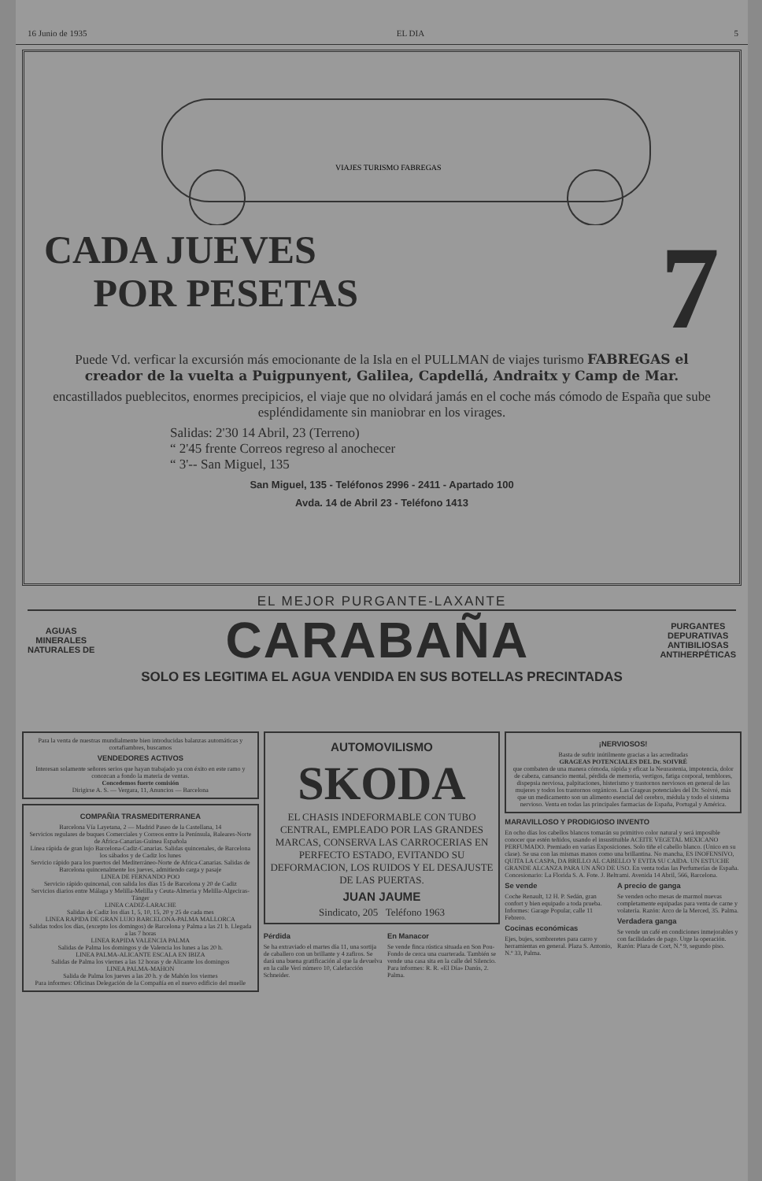16 Junio de 1935 EL DIA 5
VIAJES TURISMO FABREGAS
CADA JUEVES
POR PESETAS
7
Puede Vd. verficar la excursión más emocionante de la Isla en el PULLMAN de viajes turismo FABREGAS el creador de la vuelta a Puigpunyent, Galilea, Capdellá, Andraitx y Camp de Mar.
encastillados pueblecitos, enormes precipicios, el viaje que no olvidará jamás en el coche más cómodo de España que sube espléndidamente sin maniobrar en los virages.
Salidas: 2'30 14 Abril, 23 (Terreno)
“ 2'45 frente Correos regreso al anochecer
“ 3'-- San Miguel, 135
San Miguel, 135 - Teléfonos 2996 - 2411 - Apartado 100
Avda. 14 de Abril 23 - Teléfono 1413
EL MEJOR PURGANTE-LAXANTE
AGUAS
MINERALES
NATURALES DE
CARABAÑA
PURGANTES
DEPURATIVAS
ANTIBILIOSAS
ANTIHERPÉTICAS
SOLO ES LEGITIMA EL AGUA VENDIDA EN SUS BOTELLAS PRECINTADAS
Para la venta de nuestras mundialmente bien introducidas balanzas automáticas y cortafiambres, buscamos
VENDEDORES ACTIVOS
Interesan solamente señores serios que hayan trabajado ya con éxito en este ramo y conozcan a fondo la materia de ventas.
Concedemos fuerte comisión
Dirigirse A. S. — Vergara, 11, Anuncios — Barcelona
COMPAÑIA TRASMEDITERRANEA
Barcelona Vía Layetana, 2 — Madrid Paseo de la Castellana, 14
Servicios regulares de buques Comerciales y Correos entre la Península, Baleares-Norte de Africa-Canarias-Guinea Española
Línea rápida de gran lujo Barcelona-Cadiz-Canarias. Salidas quincenales, de Barcelona los sábados y de Cadiz los lunes
Servicio rápido para los puertos del Mediterráneo-Norte de Africa-Canarias. Salidas de Barcelona quincenalmente los jueves, admitiendo carga y pasaje
LINEA DE FERNANDO POO
Servicio rápido quincenal, con salida los días 15 de Barcelona y 20 de Cadiz
Servicios diarios entre Málaga y Melilla-Melilla y Ceuta-Almeria y Melilla-Algeciras-Tánger
LINEA CADIZ-LARACHE
Salidas de Cadiz los días 1, 5, 10, 15, 20 y 25 de cada mes
LINEA RAPIDA DE GRAN LUJO BARCELONA-PALMA MALLORCA
Salidas todos los días, (excepto los domingos) de Barcelona y Palma a las 21 h. Llegada a las 7 horas
LINEA RAPIDA VALENCIA PALMA
Salidas de Palma los domingos y de Valencia los lunes a las 20 h.
LINEA PALMA-ALICANTE ESCALA EN IBIZA
Salidas de Palma los viernes a las 12 horas y de Alicante los domingos
LINEA PALMA-MAHON
Salida de Palma los jueves a las 20 h. y de Mahón los viernes
Para informes: Oficinas Delegación de la Compañía en el nuevo edificio del muelle
AUTOMOVILISMO
SKODA
EL CHASIS INDEFORMABLE CON TUBO CENTRAL, EMPLEADO POR LAS GRANDES MARCAS, CONSERVA LAS CARROCERIAS EN PERFECTO ESTADO, EVITANDO SU DEFORMACION, LOS RUIDOS Y EL DESAJUSTE DE LAS PUERTAS.
JUAN JAUME
Sindicato, 205 Teléfono 1963
Pérdida
Se ha extraviado el martes día 11, una sortija de caballero con un brillante y 4 zafiros. Se dará una buena gratificación al que la devuelva en la calle Verí número 10, Calefacción Schneider.
En Manacor
Se vende finca rústica situada en Son Pou-Fondo de cerca una cuarterada. También se vende una casa sita en la calle del Silencio. Para informes: R. R. «El Día» Danús, 2. Palma.
¡NERVIOSOS!
Basta de sufrir inútilmente gracias a las acreditadas
GRAGEAS POTENCIALES DEL Dr. SOIVRÉ
que combaten de una manera cómoda, rápida y eficaz la Neurastenia, impotencia, dolor de cabeza, cansancio mental, pérdida de memoria, vertigos, fatiga corporal, temblores, dispepsia nerviosa, palpitaciones, histerismo y trastornos nerviosos en general de las mujeres y todos los trastornos orgánicos. Las Grageas potenciales del Dr. Soivré, más que un medicamento son un alimento esencial del cerebro, médula y todo el sistema nervioso. Venta en todas las principales farmacias de España, Portugal y América.
MARAVILLOSO Y PRODIGIOSO INVENTO
En ocho días los cabellos blancos tomarán su primitivo color natural y será imposible conocer que estén teñidos, usando el insustituible ACEITE VEGETAL MEXICANO PERFUMADO. Premiado en varias Exposiciones. Solo tiñe el cabello blanco. (Unico en su clase). Se usa con las mismas manos como una brillantina. No mancha, ES INOFENSIVO, QUITA LA CASPA, DA BRILLO AL CABELLO Y EVITA SU CAIDA. UN ESTUCHE GRANDE ALCANZA PARA UN AÑO DE USO. En venta todas las Perfumerías de España. Concesionario: La Florida S. A. Fote. J. Beltrami. Avenida 14 Abril, 566, Barcelona.
Se vende
Coche Renault, 12 H. P. Sedán, gran confort y bien equipado a toda prueba. Informes: Garage Popular, calle 11 Febrero.
Cocinas económicas
Ejes, bujes, sombreretes para carro y herramientas en general. Plaza S. Antonio, N.º 33, Palma.
A precio de ganga
Se venden ocho mesas de marmol nuevas completamente equipadas para venta de carne y volatería. Razón: Arco de la Merced, 35. Palma.
Verdadera ganga
Se vende un café en condiciones inmejorables y con facilidades de pago. Urge la operación. Razón: Plaza de Cort, N.º 9, segundo piso.